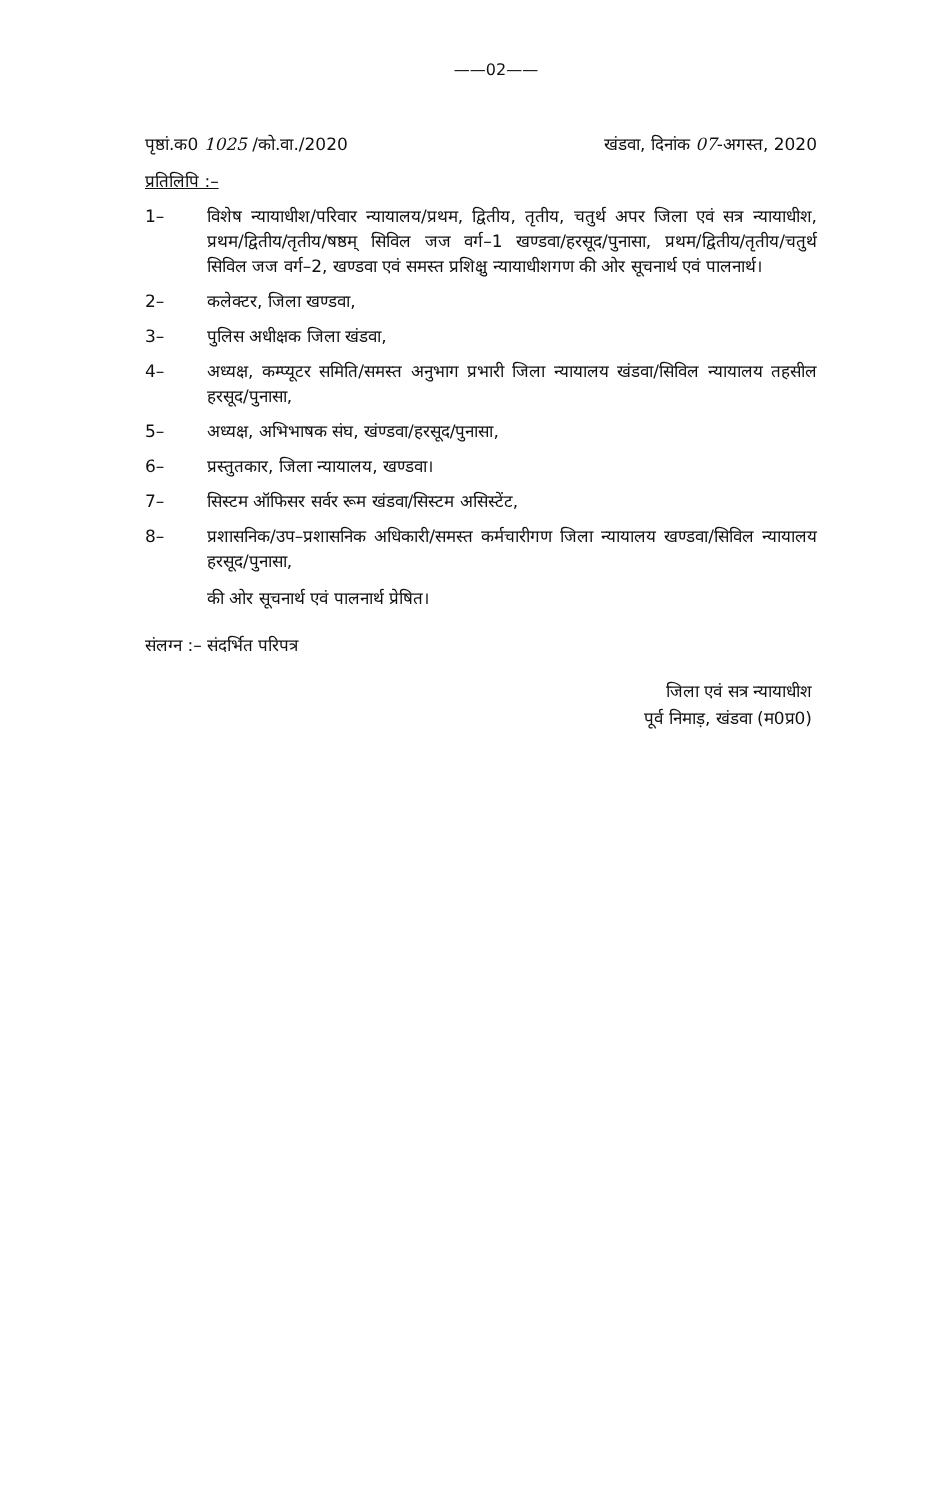——02——
पृष्ठां.क0 1025 /को.वा./2020 खंडवा, दिनांक 07-अगस्त, 2020
प्रतिलिपि :–
1– विशेष न्यायाधीश/परिवार न्यायालय/प्रथम, द्वितीय, तृतीय, चतुर्थ अपर जिला एवं सत्र न्यायाधीश, प्रथम/द्वितीय/तृतीय/षष्ठम् सिविल जज वर्ग–1 खण्डवा/हरसूद/पुनासा, प्रथम/द्वितीय/तृतीय/चतुर्थ सिविल जज वर्ग–2, खण्डवा एवं समस्त प्रशिक्षु न्यायाधीशगण की ओर सूचनार्थ एवं पालनार्थ।
2– कलेक्टर, जिला खण्डवा,
3– पुलिस अधीक्षक जिला खंडवा,
4– अध्यक्ष, कम्प्यूटर समिति/समस्त अनुभाग प्रभारी जिला न्यायालय खंडवा/सिविल न्यायालय तहसील हरसूद/पुनासा,
5– अध्यक्ष, अभिभाषक संघ, खंण्डवा/हरसूद/पुनासा,
6– प्रस्तुतकार, जिला न्यायालय, खण्डवा।
7– सिस्टम ऑफिसर सर्वर रूम खंडवा/सिस्टम असिस्टेंट,
8– प्रशासनिक/उप–प्रशासनिक अधिकारी/समस्त कर्मचारीगण जिला न्यायालय खण्डवा/सिविल न्यायालय हरसूद/पुनासा,
की ओर सूचनार्थ एवं पालनार्थ प्रेषित।
संलग्न :– संदर्भित परिपत्र
जिला एवं सत्र न्यायाधीश
पूर्व निमाड़, खंडवा (म0प्र0)